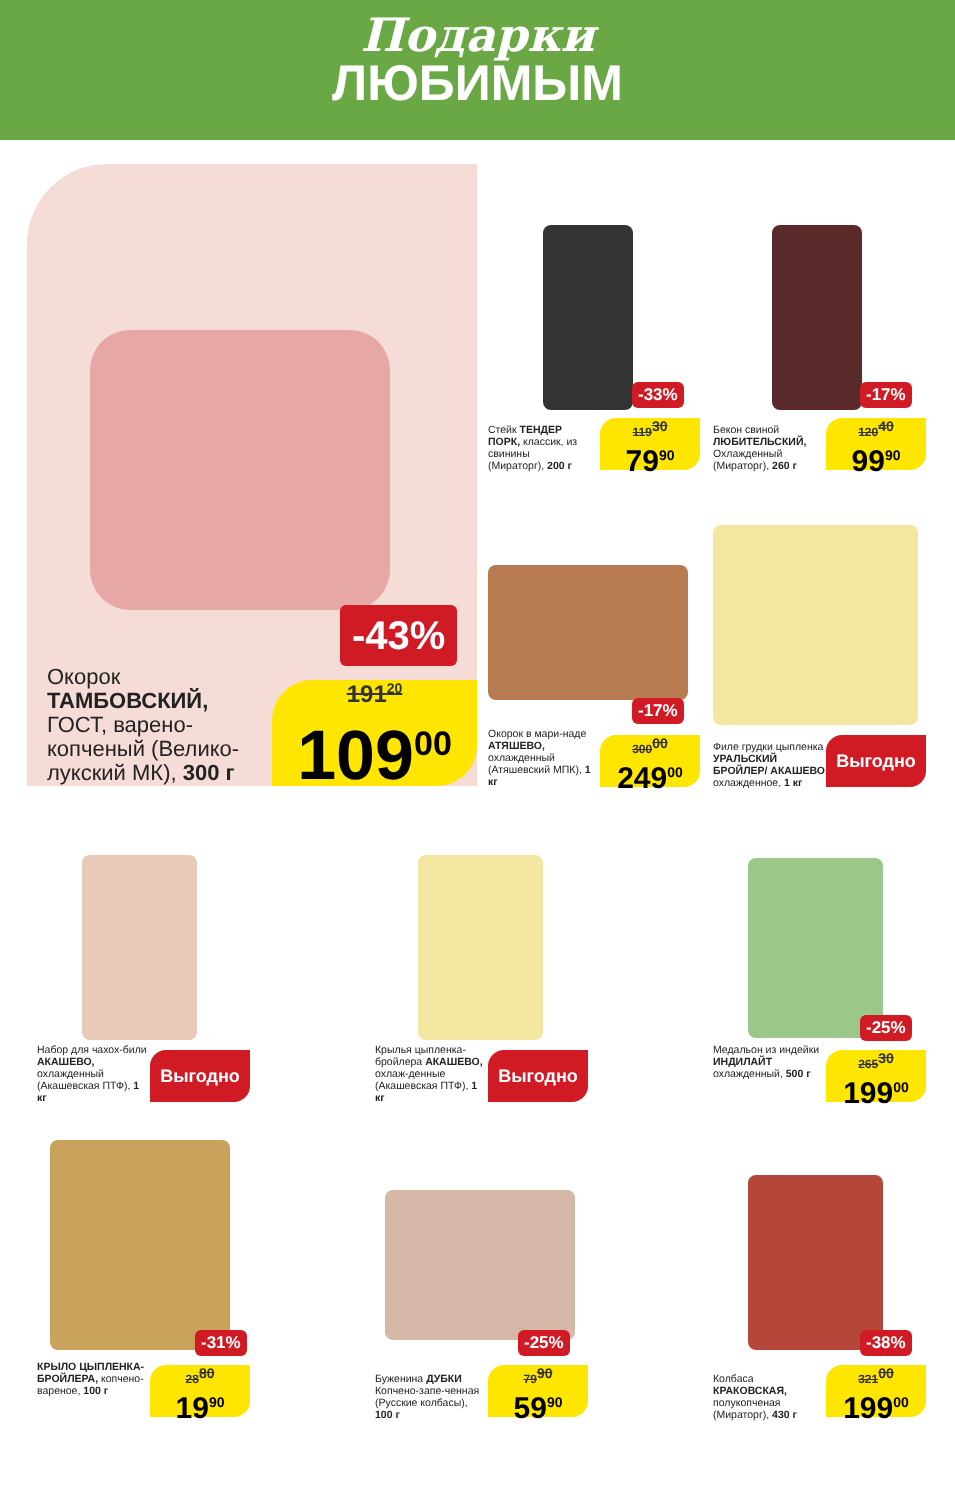Подарки
ЛЮБИМЫМ
-43%
Окорок ТАМБОВСКИЙ, ГОСТ, варено-копченый (Велико-лукский МК), 300 г
191<sup>20</sup>
109<sup>00</sup>
-33%
Стейк ТЕНДЕР ПОРК, классик, из свинины (Мираторг), 200 г
119<sup>30</sup>
79<sup>90</sup>
-17%
Бекон свиной ЛЮБИТЕЛЬСКИЙ, Охлажденный (Мираторг), 260 г
120<sup>40</sup>
99<sup>90</sup>
-17%
Окорок в мари-наде АТЯШЕВО, охлажденный (Атяшевский МПК), 1 кг
300<sup>00</sup>
249<sup>00</sup>
Филе грудки цыпленка УРАЛЬСКИЙ БРОЙЛЕР/ АКАШЕВО, охлажденное, 1 кг
Выгодно
Набор для чахох-били АКАШЕВО, охлажденный (Акашевская ПТФ), 1 кг
Выгодно
Крылья цыпленка-бройлера АКАШЕВО, охлаж-денные (Акашевская ПТФ), 1 кг
Выгодно
-25%
Медальон из индейки ИНДИЛАЙТ охлажденный, 500 г
265<sup>30</sup>
199<sup>00</sup>
-31%
КРЫЛО ЦЫПЛЕНКА-БРОЙЛЕРА, копчено-вареное, 100 г
28<sup>80</sup>
19<sup>90</sup>
-25%
Буженина ДУБКИ Копчено-запе-ченная (Русские колбасы), 100 г
79<sup>90</sup>
59<sup>90</sup>
-38%
Колбаса КРАКОВСКАЯ, полукопченая (Мираторг), 430 г
321<sup>00</sup>
199<sup>00</sup>